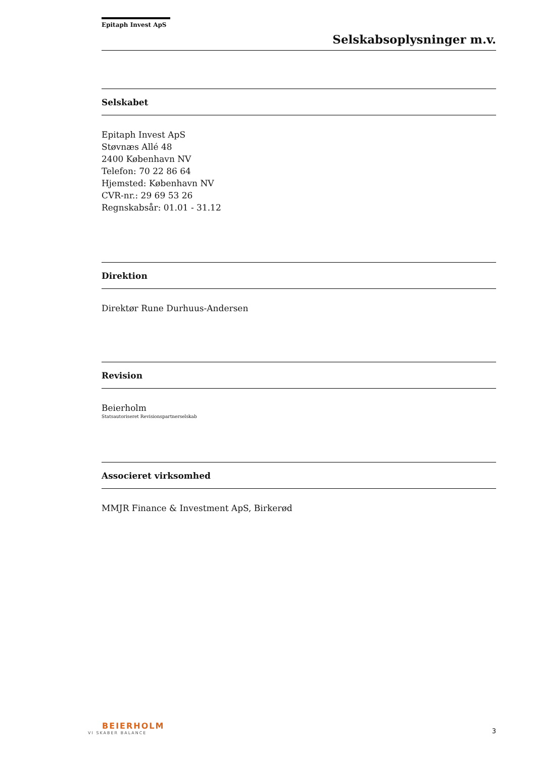Epitaph Invest ApS
Selskabsoplysninger m.v.
Selskabet
Epitaph Invest ApS
Støvnæs Allé 48
2400 København NV
Telefon: 70 22 86 64
Hjemsted: København NV
CVR-nr.: 29 69 53 26
Regnskabsår: 01.01 - 31.12
Direktion
Direktør Rune Durhuus-Andersen
Revision
Beierholm
Statsautoriseret Revisionspartnerselskab
Associeret virksomhed
MMJR Finance & Investment ApS, Birkerød
BEIERHOLM
VI SKABER BALANCE
3